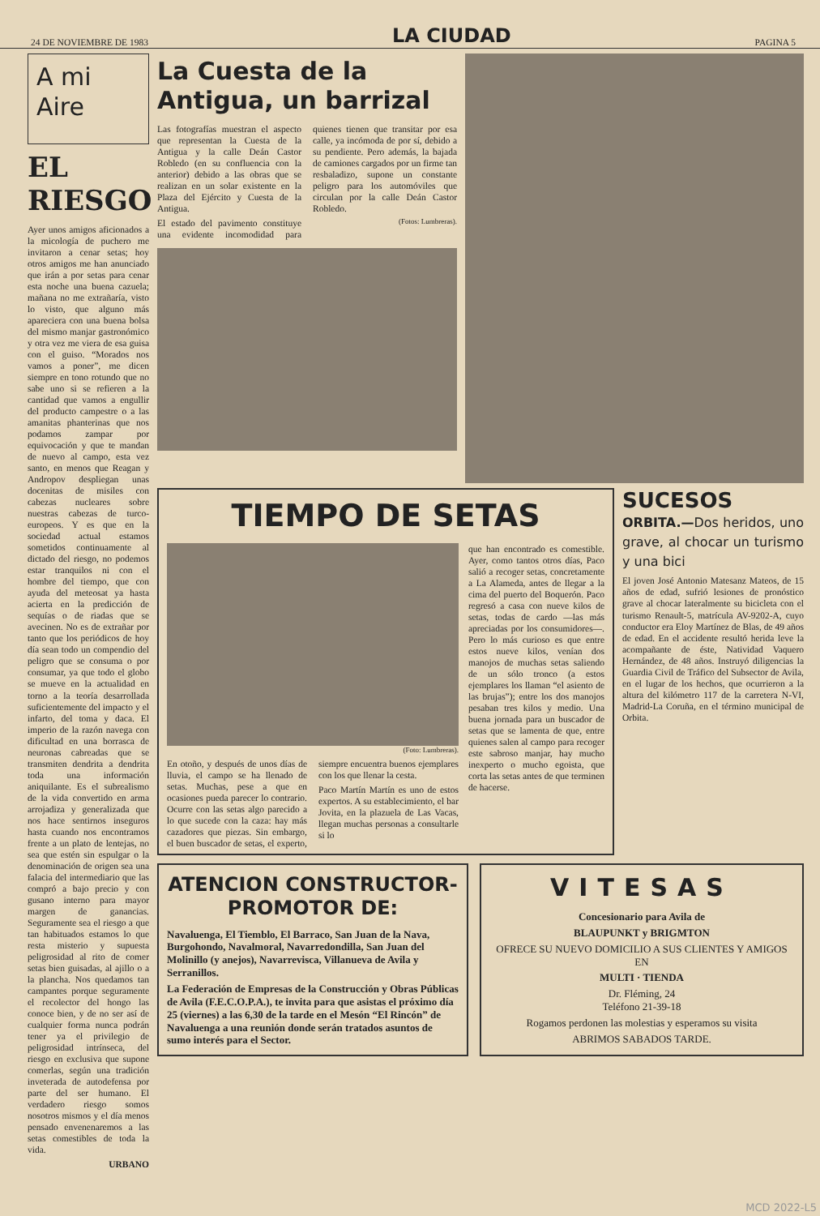24 DE NOVIEMBRE DE 1983 LA CIUDAD PAGINA 5
A mi Aire
EL RIESGO
Ayer unos amigos aficionados a la micología de puchero me invitaron a cenar setas; hoy otros amigos me han anunciado que irán a por setas para cenar esta noche una buena cazuela; mañana no me extrañaría, visto lo visto, que alguno más apareciera con una buena bolsa del mismo manjar gastronómico y otra vez me viera de esa guisa con el guiso. “Morados nos vamos a poner”, me dicen siempre en tono rotundo que no sabe uno si se refieren a la cantidad que vamos a engullir del producto campestre o a las amanitas phanterinas que nos podamos zampar por equivocación y que te mandan de nuevo al campo, esta vez santo, en menos que Reagan y Andropov despliegan unas docenitas de misiles con cabezas nucleares sobre nuestras cabezas de turco-europeos. Y es que en la sociedad actual estamos sometidos continuamente al dictado del riesgo, no podemos estar tranquilos ni con el hombre del tiempo, que con ayuda del meteosat ya hasta acierta en la predicción de sequías o de riadas que se avecinen. No es de extrañar por tanto que los periódicos de hoy día sean todo un compendio del peligro que se consuma o por consumar, ya que todo el globo se mueve en la actualidad en torno a la teoría desarrollada suficientemente del impacto y el infarto, del toma y daca. El imperio de la razón navega con dificultad en una borrasca de neuronas cabreadas que se transmiten dendrita a dendrita toda una información aniquilante. Es el subrealismo de la vida convertido en arma arrojadiza y generalizada que nos hace sentirnos inseguros hasta cuando nos encontramos frente a un plato de lentejas, no sea que estén sin espulgar o la denominación de origen sea una falacia del intermediario que las compró a bajo precio y con gusano interno para mayor margen de ganancias. Seguramente sea el riesgo a que tan habituados estamos lo que resta misterio y supuesta peligrosidad al rito de comer setas bien guisadas, al ajillo o a la plancha. Nos quedamos tan campantes porque seguramente el recolector del hongo las conoce bien, y de no ser así de cualquier forma nunca podrán tener ya el privilegio de peligrosidad intrínseca, del riesgo en exclusiva que supone comerlas, según una tradición inveterada de autodefensa por parte del ser humano. El verdadero riesgo somos nosotros mismos y el día menos pensado envenenaremos a las setas comestibles de toda la vida.
URBANO
La Cuesta de la Antigua, un barrizal
Las fotografías muestran el aspecto que representan la Cuesta de la Antigua y la calle Deán Castor Robledo (en su confluencia con la anterior) debido a las obras que se realizan en un solar existente en la Plaza del Ejército y Cuesta de la Antigua.
El estado del pavimento constituye una evidente incomodidad para quienes tienen que transitar por esa calle, ya incómoda de por sí, debido a su pendiente. Pero además, la bajada de camiones cargados por un firme tan resbaladizo, supone un constante peligro para los automóviles que circulan por la calle Deán Castor Robledo.
(Fotos: Lumbreras).
TIEMPO DE SETAS
(Foto: Lumbreras).
En otoño, y después de unos días de lluvia, el campo se ha llenado de setas. Muchas, pese a que en ocasiones pueda parecer lo contrario. Ocurre con las setas algo parecido a lo que sucede con la caza: hay más cazadores que piezas. Sin embargo, el buen buscador de setas, el experto, siempre encuentra buenos ejemplares con los que llenar la cesta.
Paco Martín Martín es uno de estos expertos. A su establecimiento, el bar Jovita, en la plazuela de Las Vacas, llegan muchas personas a consultarle si lo
que han encontrado es comestible. Ayer, como tantos otros días, Paco salió a recoger setas, concretamente a La Alameda, antes de llegar a la cima del puerto del Boquerón. Paco regresó a casa con nueve kilos de setas, todas de cardo —las más apreciadas por los consumidores—. Pero lo más curioso es que entre estos nueve kilos, venían dos manojos de muchas setas saliendo de un sólo tronco (a estos ejemplares los llaman “el asiento de las brujas”); entre los dos manojos pesaban tres kilos y medio. Una buena jornada para un buscador de setas que se lamenta de que, entre quienes salen al campo para recoger este sabroso manjar, hay mucho inexperto o mucho egoista, que corta las setas antes de que terminen de hacerse.
SUCESOS
ORBITA.—Dos heridos, uno grave, al chocar un turismo y una bici
El joven José Antonio Matesanz Mateos, de 15 años de edad, sufrió lesiones de pronóstico grave al chocar lateralmente su bicicleta con el turismo Renault-5, matrícula AV-9202-A, cuyo conductor era Eloy Martínez de Blas, de 49 años de edad. En el accidente resultó herida leve la acompañante de éste, Natividad Vaquero Hernández, de 48 años. Instruyó diligencias la Guardia Civil de Tráfico del Subsector de Avila, en el lugar de los hechos, que ocurrieron a la altura del kilómetro 117 de la carretera N-VI, Madrid-La Coruña, en el término municipal de Orbita.
ATENCION CONSTRUCTOR-PROMOTOR DE:
Navaluenga, El Tiemblo, El Barraco, San Juan de la Nava, Burgohondo, Navalmoral, Navarredondilla, San Juan del Molinillo (y anejos), Navarrevisca, Villanueva de Avila y Serranillos.
La Federación de Empresas de la Construcción y Obras Públicas de Avila (F.E.C.O.P.A.), te invita para que asistas el próximo día 25 (viernes) a las 6,30 de la tarde en el Mesón “El Rincón” de Navaluenga a una reunión donde serán tratados asuntos de sumo interés para el Sector.
VITESAS
Concesionario para Avila de
BLAUPUNKT y BRIGMTON
OFRECE SU NUEVO DOMICILIO A SUS CLIENTES Y AMIGOS EN
MULTI · TIENDA
Dr. Fléming, 24
Teléfono 21-39-18
Rogamos perdonen las molestias y esperamos su visita
ABRIMOS SABADOS TARDE.
MCD 2022-L5